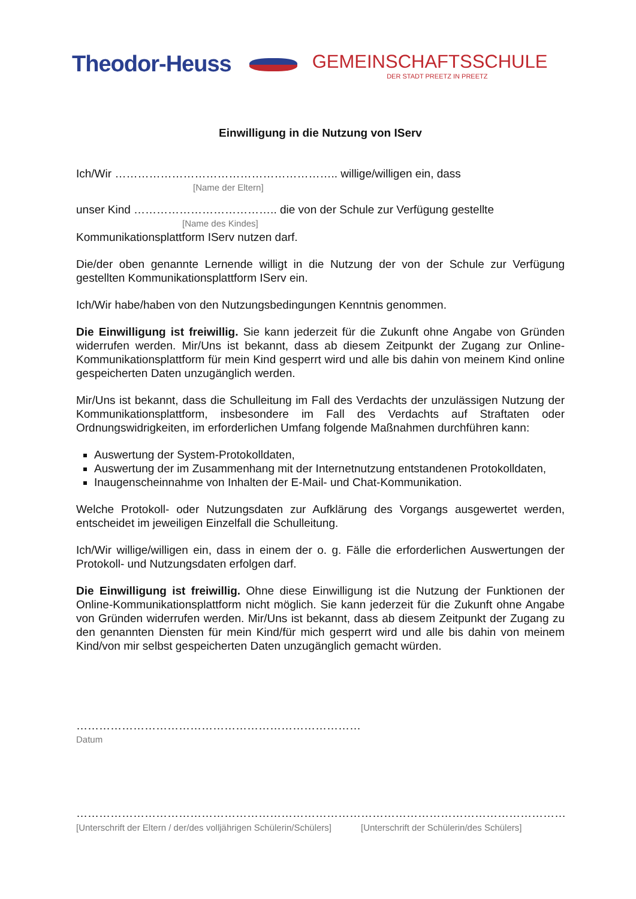Theodor-Heuss
GEMEINSCHAFTSSCHULE
DER STADT PREETZ IN PREETZ
Einwilligung in die Nutzung von IServ
Ich/Wir ………………………………………………….. willige/willigen ein, dass
[Name der Eltern]
unser Kind ……………………………….. die von der Schule zur Verfügung gestellte
[Name des Kindes]
Kommunikationsplattform IServ nutzen darf.
Die/der oben genannte Lernende willigt in die Nutzung der von der Schule zur Verfügung gestellten Kommunikationsplattform IServ ein.
Ich/Wir habe/haben von den Nutzungsbedingungen Kenntnis genommen.
Die Einwilligung ist freiwillig. Sie kann jederzeit für die Zukunft ohne Angabe von Gründen widerrufen werden. Mir/Uns ist bekannt, dass ab diesem Zeitpunkt der Zugang zur Online-Kommunikationsplattform für mein Kind gesperrt wird und alle bis dahin von meinem Kind online gespeicherten Daten unzugänglich werden.
Mir/Uns ist bekannt, dass die Schulleitung im Fall des Verdachts der unzulässigen Nutzung der Kommunikationsplattform, insbesondere im Fall des Verdachts auf Straftaten oder Ordnungswidrigkeiten, im erforderlichen Umfang folgende Maßnahmen durchführen kann:
Auswertung der System-Protokolldaten,
Auswertung der im Zusammenhang mit der Internetnutzung entstandenen Protokolldaten,
Inaugenscheinnahme von Inhalten der E-Mail- und Chat-Kommunikation.
Welche Protokoll- oder Nutzungsdaten zur Aufklärung des Vorgangs ausgewertet werden, entscheidet im jeweiligen Einzelfall die Schulleitung.
Ich/Wir willige/willigen ein, dass in einem der o. g. Fälle die erforderlichen Auswertungen der Protokoll- und Nutzungsdaten erfolgen darf.
Die Einwilligung ist freiwillig. Ohne diese Einwilligung ist die Nutzung der Funktionen der Online-Kommunikationsplattform nicht möglich. Sie kann jederzeit für die Zukunft ohne Angabe von Gründen widerrufen werden. Mir/Uns ist bekannt, dass ab diesem Zeitpunkt der Zugang zu den genannten Diensten für mein Kind/für mich gesperrt wird und alle bis dahin von meinem Kind/von mir selbst gespeicherten Daten unzugänglich gemacht würden.
…………………………………………………………………
Datum
…………………………………………………………………
[Unterschrift der Eltern / der/des volljährigen Schülerin/Schülers]
………………………………………………
[Unterschrift der Schülerin/des Schülers]